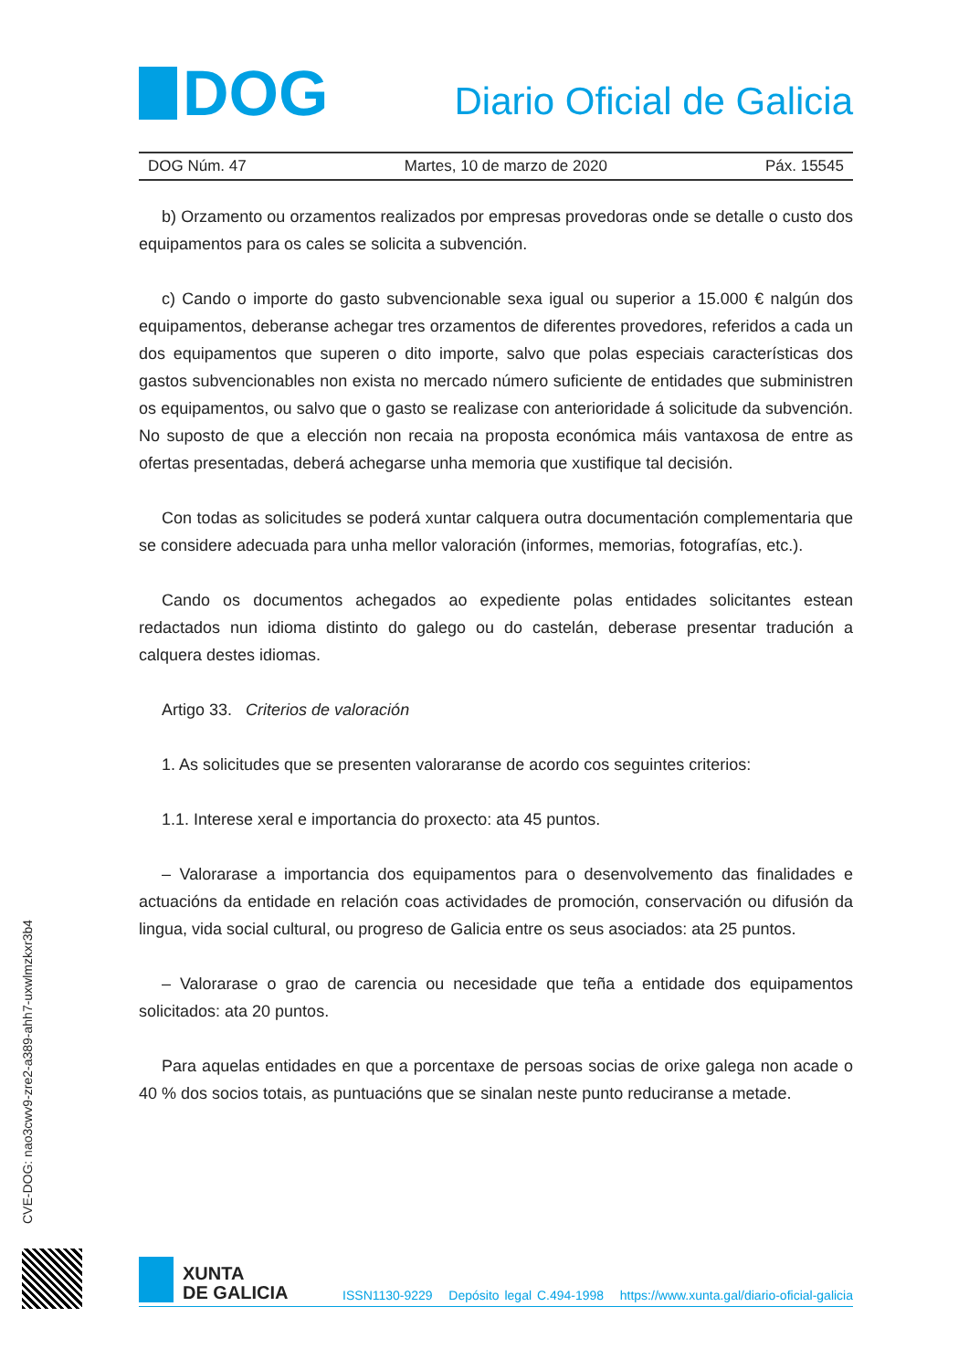DOG
Diario Oficial de Galicia
DOG Núm. 47 Martes, 10 de marzo de 2020 Páx. 15545
b) Orzamento ou orzamentos realizados por empresas provedoras onde se detalle o custo dos equipamentos para os cales se solicita a subvención.
c) Cando o importe do gasto subvencionable sexa igual ou superior a 15.000 € nalgún dos equipamentos, deberanse achegar tres orzamentos de diferentes provedores, referidos a cada un dos equipamentos que superen o dito importe, salvo que polas especiais características dos gastos subvencionables non exista no mercado número suficiente de entidades que subministren os equipamentos, ou salvo que o gasto se realizase con anterioridade á solicitude da subvención. No suposto de que a elección non recaia na proposta económica máis vantaxosa de entre as ofertas presentadas, deberá achegarse unha memoria que xustifique tal decisión.
Con todas as solicitudes se poderá xuntar calquera outra documentación complementaria que se considere adecuada para unha mellor valoración (informes, memorias, fotografías, etc.).
Cando os documentos achegados ao expediente polas entidades solicitantes estean redactados nun idioma distinto do galego ou do castelán, deberase presentar tradución a calquera destes idiomas.
Artigo 33. Criterios de valoración
1. As solicitudes que se presenten valoraranse de acordo cos seguintes criterios:
1.1. Interese xeral e importancia do proxecto: ata 45 puntos.
– Valorarase a importancia dos equipamentos para o desenvolvemento das finalidades e actuacións da entidade en relación coas actividades de promoción, conservación ou difusión da lingua, vida social cultural, ou progreso de Galicia entre os seus asociados: ata 25 puntos.
– Valorarase o grao de carencia ou necesidade que teña a entidade dos equipamentos solicitados: ata 20 puntos.
Para aquelas entidades en que a porcentaxe de persoas socias de orixe galega non acade o 40 % dos socios totais, as puntuacións que se sinalan neste punto reduciranse a metade.
CVE-DOG: nao3cwv9-zre2-a389-ahh7-uxwlmzkxr3b4
XUNTA
DE GALICIA
ISSN1130-9229 Depósito legal C.494-1998 https://www.xunta.gal/diario-oficial-galicia